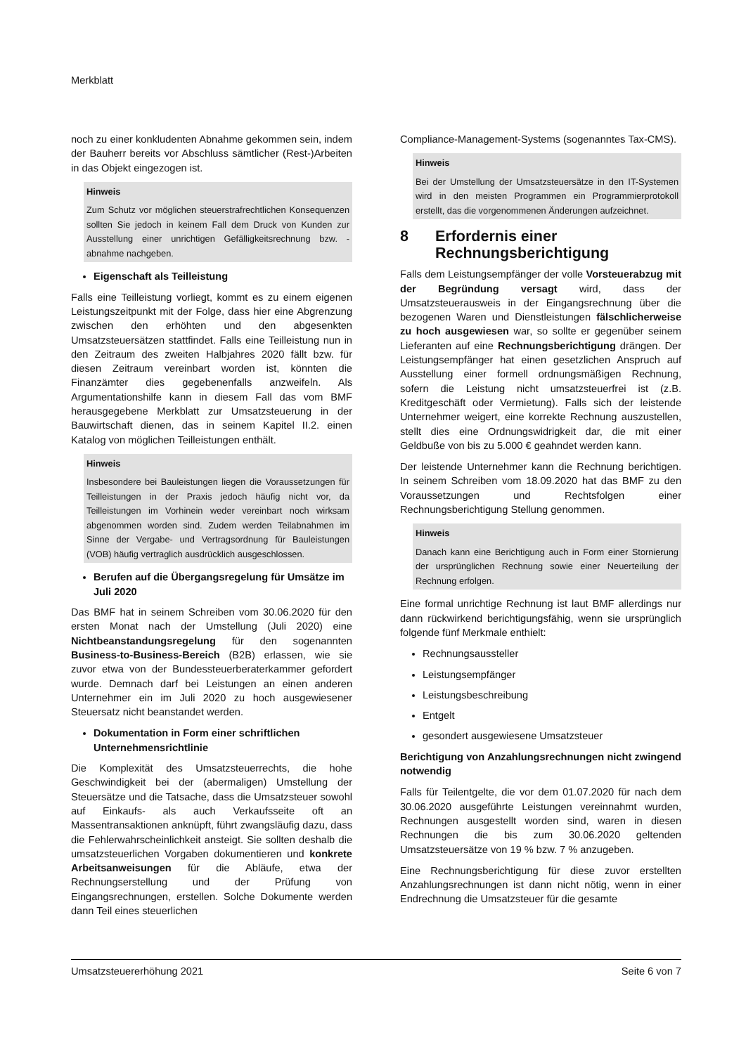Merkblatt
noch zu einer konkludenten Abnahme gekommen sein, indem der Bauherr bereits vor Abschluss sämtlicher (Rest-)Arbeiten in das Objekt eingezogen ist.
Hinweis
Zum Schutz vor möglichen steuerstrafrechtlichen Konsequenzen sollten Sie jedoch in keinem Fall dem Druck von Kunden zur Ausstellung einer unrichtigen Gefälligkeitsrechnung bzw. -abnahme nachgeben.
Eigenschaft als Teilleistung
Falls eine Teilleistung vorliegt, kommt es zu einem eigenen Leistungszeitpunkt mit der Folge, dass hier eine Abgrenzung zwischen den erhöhten und den abgesenkten Umsatzsteuersätzen stattfindet. Falls eine Teilleistung nun in den Zeitraum des zweiten Halbjahres 2020 fällt bzw. für diesen Zeitraum vereinbart worden ist, könnten die Finanzämter dies gegebenenfalls anzweifeln. Als Argumentationshilfe kann in diesem Fall das vom BMF herausgegebene Merkblatt zur Umsatzsteuerung in der Bauwirtschaft dienen, das in seinem Kapitel II.2. einen Katalog von möglichen Teilleistungen enthält.
Hinweis
Insbesondere bei Bauleistungen liegen die Voraussetzungen für Teilleistungen in der Praxis jedoch häufig nicht vor, da Teilleistungen im Vorhinein weder vereinbart noch wirksam abgenommen worden sind. Zudem werden Teilabnahmen im Sinne der Vergabe- und Vertragsordnung für Bauleistungen (VOB) häufig vertraglich ausdrücklich ausgeschlossen.
Berufen auf die Übergangsregelung für Umsätze im Juli 2020
Das BMF hat in seinem Schreiben vom 30.06.2020 für den ersten Monat nach der Umstellung (Juli 2020) eine Nichtbeanstandungsregelung für den sogenannten Business-to-Business-Bereich (B2B) erlassen, wie sie zuvor etwa von der Bundessteuerberaterkammer gefordert wurde. Demnach darf bei Leistungen an einen anderen Unternehmer ein im Juli 2020 zu hoch ausgewiesener Steuersatz nicht beanstandet werden.
Dokumentation in Form einer schriftlichen Unternehmensrichtlinie
Die Komplexität des Umsatzsteuerrechts, die hohe Geschwindigkeit bei der (abermaligen) Umstellung der Steuersätze und die Tatsache, dass die Umsatzsteuer sowohl auf Einkaufs- als auch Verkaufsseite oft an Massentransaktionen anknüpft, führt zwangsläufig dazu, dass die Fehlerwahrscheinlichkeit ansteigt. Sie sollten deshalb die umsatzsteuerlichen Vorgaben dokumentieren und konkrete Arbeitsanweisungen für die Abläufe, etwa der Rechnungserstellung und der Prüfung von Eingangsrechnungen, erstellen. Solche Dokumente werden dann Teil eines steuerlichen
Compliance-Management-Systems (sogenanntes Tax-CMS).
Hinweis
Bei der Umstellung der Umsatzsteuersätze in den IT-Systemen wird in den meisten Programmen ein Programmierprotokoll erstellt, das die vorgenommenen Änderungen aufzeichnet.
8 Erfordernis einer
Rechnungsberichtigung
Falls dem Leistungsempfänger der volle Vorsteuerabzug mit der Begründung versagt wird, dass der Umsatzsteuerausweis in der Eingangsrechnung über die bezogenen Waren und Dienstleistungen fälschlicherweise zu hoch ausgewiesen war, so sollte er gegenüber seinem Lieferanten auf eine Rechnungsberichtigung drängen. Der Leistungsempfänger hat einen gesetzlichen Anspruch auf Ausstellung einer formell ordnungsmäßigen Rechnung, sofern die Leistung nicht umsatzsteuerfrei ist (z.B. Kreditgeschäft oder Vermietung). Falls sich der leistende Unternehmer weigert, eine korrekte Rechnung auszustellen, stellt dies eine Ordnungswidrigkeit dar, die mit einer Geldbuße von bis zu 5.000 € geahndet werden kann.
Der leistende Unternehmer kann die Rechnung berichtigen. In seinem Schreiben vom 18.09.2020 hat das BMF zu den Voraussetzungen und Rechtsfolgen einer Rechnungsberichtigung Stellung genommen.
Hinweis
Danach kann eine Berichtigung auch in Form einer Stornierung der ursprünglichen Rechnung sowie einer Neuerteilung der Rechnung erfolgen.
Eine formal unrichtige Rechnung ist laut BMF allerdings nur dann rückwirkend berichtigungsfähig, wenn sie ursprünglich folgende fünf Merkmale enthielt:
Rechnungsaussteller
Leistungsempfänger
Leistungsbeschreibung
Entgelt
gesondert ausgewiesene Umsatzsteuer
Berichtigung von Anzahlungsrechnungen nicht zwingend notwendig
Falls für Teilentgelte, die vor dem 01.07.2020 für nach dem 30.06.2020 ausgeführte Leistungen vereinnahmt wurden, Rechnungen ausgestellt worden sind, waren in diesen Rechnungen die bis zum 30.06.2020 geltenden Umsatzsteuersätze von 19 % bzw. 7 % anzugeben.
Eine Rechnungsberichtigung für diese zuvor erstellten Anzahlungsrechnungen ist dann nicht nötig, wenn in einer Endrechnung die Umsatzsteuer für die gesamte
Umsatzsteuererhöhung 2021 Seite 6 von 7